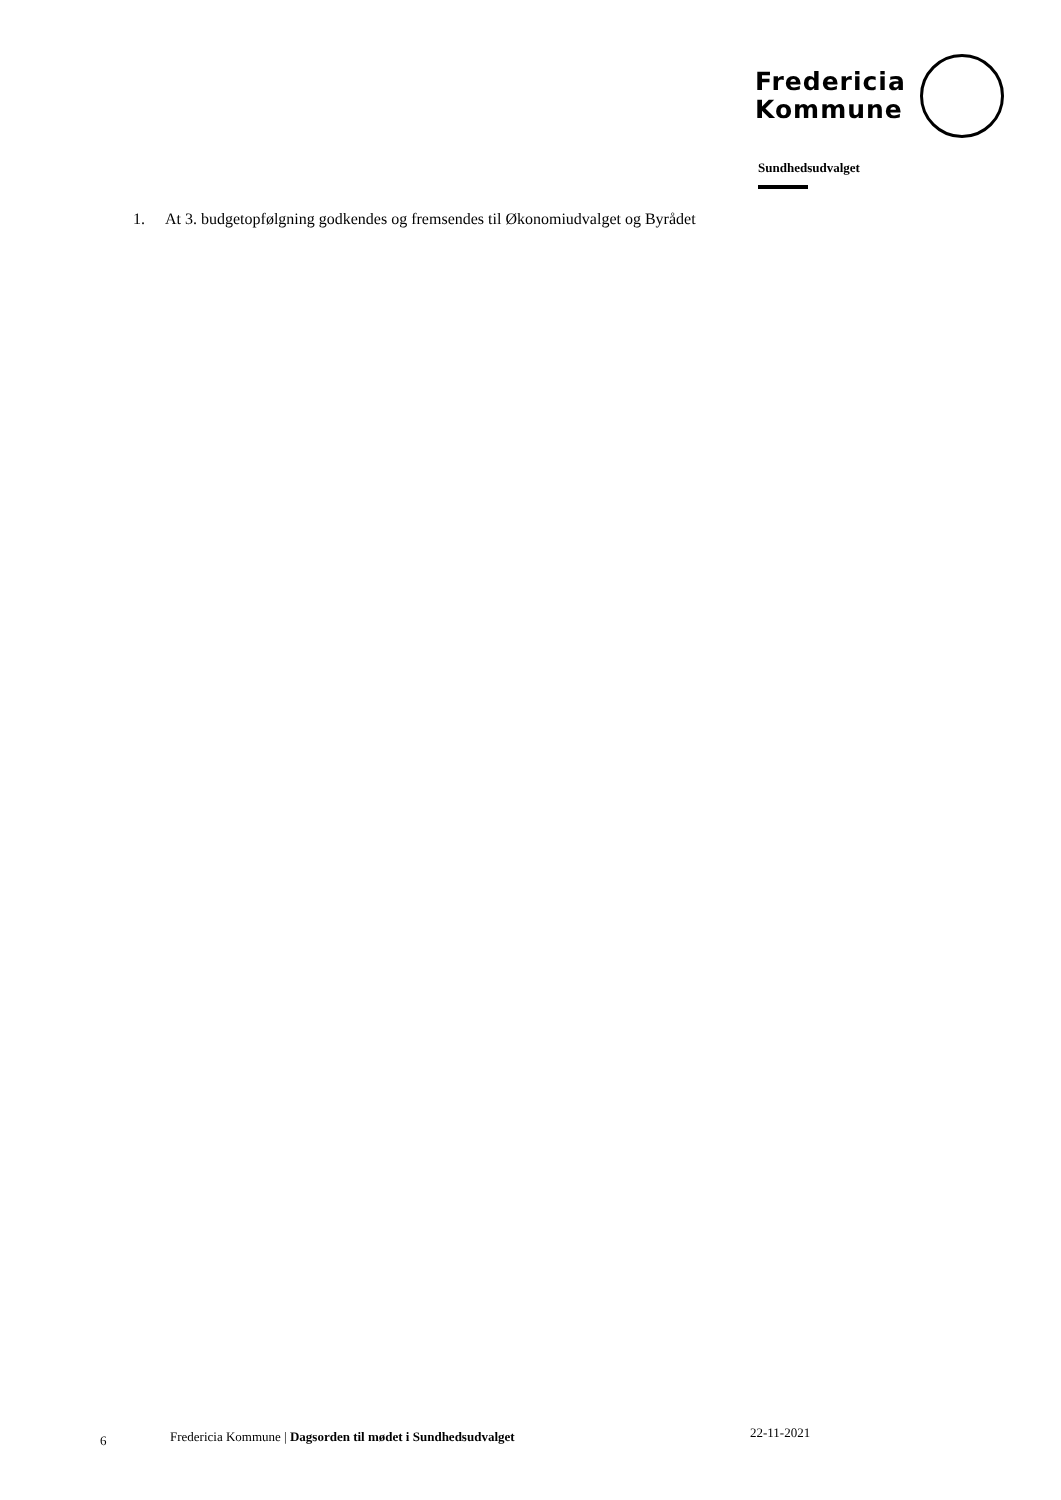Fredericia
Kommune
Sundhedsudvalget
1. At 3. budgetopfølgning godkendes og fremsendes til Økonomiudvalget og Byrådet
6
Fredericia Kommune | Dagsorden til mødet i Sundhedsudvalget
22-11-2021